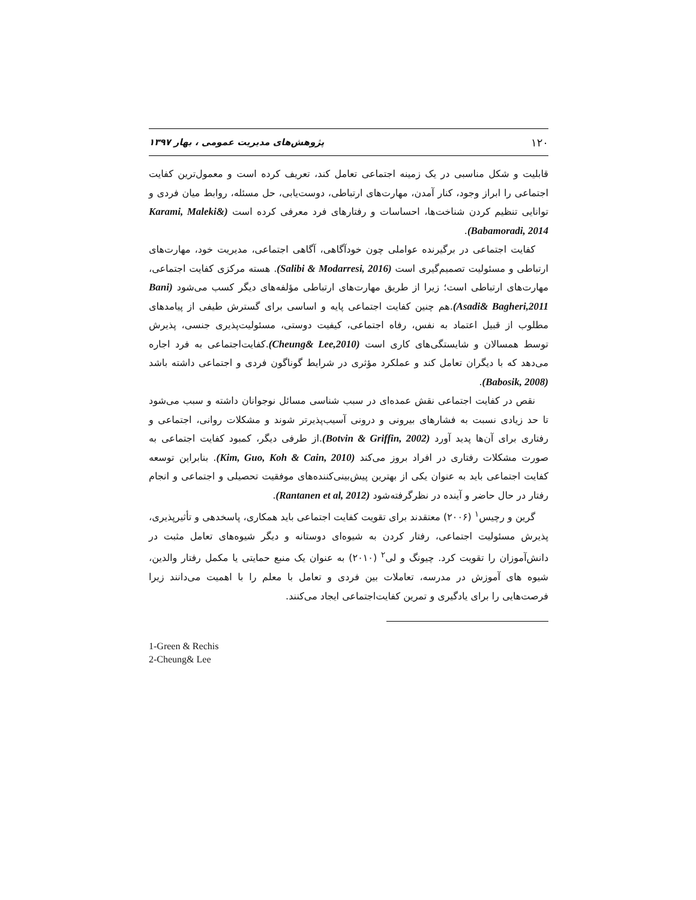۱۲۰ پژوهش‌های مدیریت عمومی ، بهار ۱۳۹۷
قابلیت و شکل مناسبی در یک زمینه اجتماعی تعامل کند، تعریف کرده است و معمول‌ترین کفایت اجتماعی را ابراز وجود، کنار آمدن، مهارت‌های ارتباطی، دوست‌یابی، حل مسئله، روابط میان فردی و توانایی تنظیم کردن شناخت‌ها، احساسات و رفتارهای فرد معرفی کرده است (Karami, Maleki& Babamoradi, 2014).
کفایت اجتماعی در برگیرنده عواملی چون خودآگاهی، آگاهی اجتماعی، مدیریت خود، مهارت‌های ارتباطی و مسئولیت تصمیم‌گیری است (Salibi & Modarresi, 2016). هسته مرکزی کفایت اجتماعی، مهارت‌های ارتباطی است؛ زیرا از طریق مهارت‌های ارتباطی مؤلفه‌های دیگر کسب می‌شود (Bani Asadi& Bagheri,2011).هم چنین کفایت اجتماعی پایه و اساسی برای گسترش طیفی از پیامدهای مطلوب از قبیل اعتماد به نفس، رفاه اجتماعی، کیفیت دوستی، مسئولیت‌پذیری جنسی، پذیرش توسط همسالان و شایستگی‌های کاری است (Cheung& Lee,2010).کفایت‌اجتماعی به فرد اجاره می‌دهد که با دیگران تعامل کند و عملکرد مؤثری در شرایط گوناگون فردی و اجتماعی داشته باشد (Babosik, 2008).
نقص در کفایت اجتماعی نقش عمده‌ای در سبب شناسی مسائل نوجوانان داشته و سبب می‌شود تا حد زیادی نسبت به فشارهای بیرونی و درونی آسیب‌پذیرتر شوند و مشکلات روانی، اجتماعی و رفتاری برای آن‌ها پدید آورد (Botvin & Griffin, 2002).از طرفی دیگر، کمبود کفایت اجتماعی به صورت مشکلات رفتاری در افراد بروز می‌کند (Kim, Guo, Koh & Cain, 2010). بنابراین توسعه کفایت اجتماعی باید به عنوان یکی از بهترین پیش‌بینی‌کننده‌های موفقیت تحصیلی و اجتماعی و انجام رفتار در حال حاضر و آینده در نظرگرفته‌شود (Rantanen et al, 2012).
گرین و رچیس<sup>۱</sup> (۲۰۰۶) معتقدند برای تقویت کفایت اجتماعی باید همکاری، پاسخدهی و تأثیرپذیری، پذیرش مسئولیت اجتماعی، رفتار کردن به شیوه‌ای دوستانه و دیگر شیوه‌های تعامل مثبت در دانش‌آموزان را تقویت کرد. چیونگ و لی<sup>۲</sup> (۲۰۱۰) به عنوان یک منبع حمایتی یا مکمل رفتار والدین، شیوه های آموزش در مدرسه، تعاملات بین فردی و تعامل با معلم را با اهمیت می‌دانند زیرا فرصت‌هایی را برای یادگیری و تمرین کفایت‌اجتماعی ایجاد می‌کنند.
1-Green & Rechis
2-Cheung& Lee